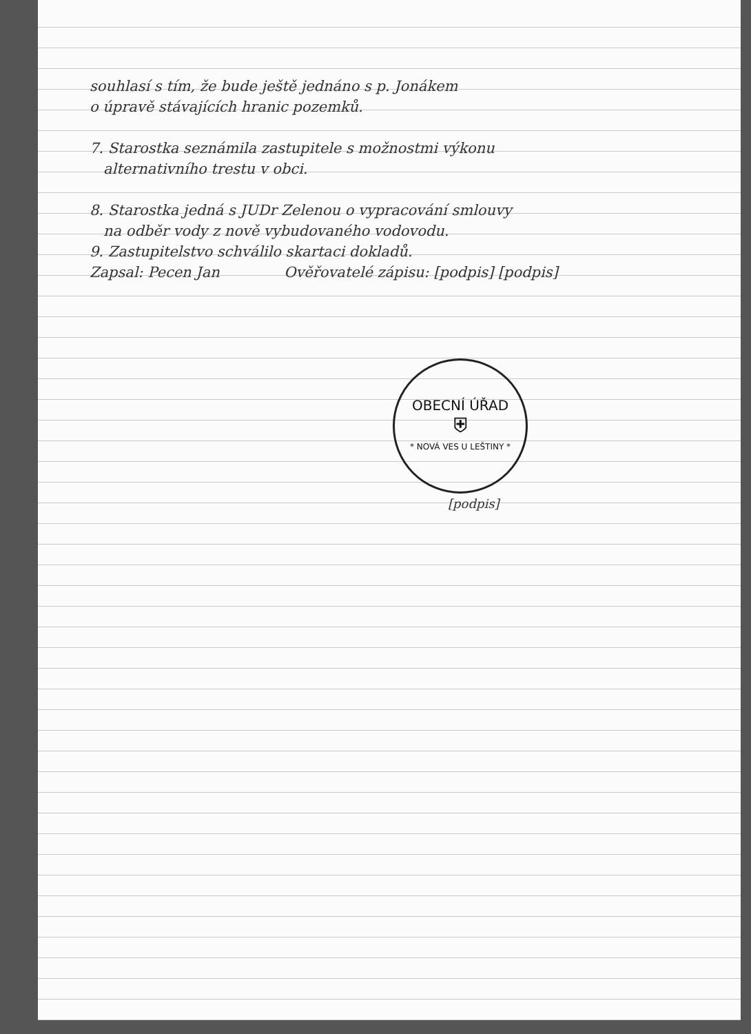souhlasí s tím, že bude ještě jednáno s p. Jonákem
o úpravě stávajících hranic pozemků.
7. Starostka seznámila zastupitele s možnostmi výkonu
alternativního trestu v obci.
8. Starostka jedná s JUDr Zelenou o vypracování smlouvy
na odběr vody z nově vybudovaného vodovodu.
9. Zastupitelstvo schválilo skartaci dokladů.
Zapsal: Pecen Jan Ověřovatelé zápisu: [podpis] [podpis]
OBECNÍ ÚŘAD
⛨
* NOVÁ VES U LEŠTINY *
[podpis]